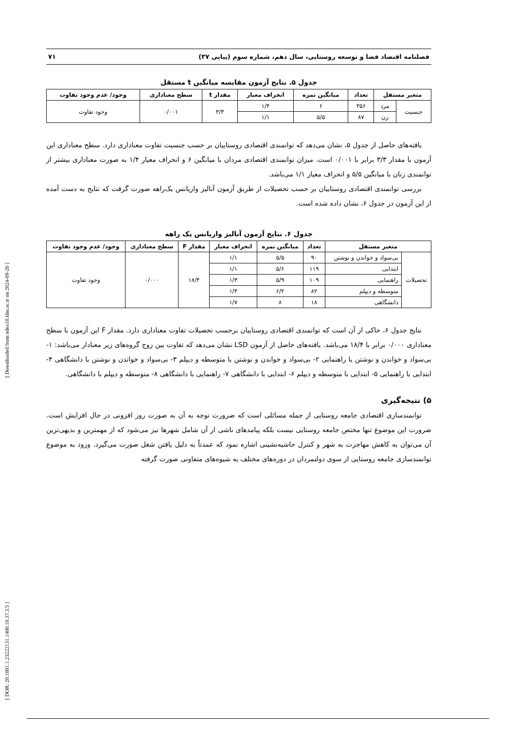فصلنامه اقتصاد فضا و توسعه روستایی، سال دهم، شماره سوم (پیاپی ۳۷) ۷۱
جدول ۵. نتایج آزمون مقایسه میانگین t مستقل
| متغیر مستقل | | تعداد | میانگین نمره | انحراف معیار | مقدار t | سطح معناداری | وجود/ عدم وجود تفاوت |
| --- | --- | --- | --- | --- | --- | --- | --- |
| جنسیت | مرد | ۳۵۶ | ۶ | ۱/۴ | ۳/۳ | ۰/۰۰۱ | وجود تفاوت |
| | زن | ۸۷ | ۵/۵ | ۱/۱ | | | |
یافته‌های حاصل از جدول ۵، نشان می‌دهد که توانمندی اقتصادی روستاییان بر حسب جنسیت تفاوت معناداری دارد. سطح معناداری این آزمون با مقدار ۳/۳ برابر با ۰/۰۰۱ است. میزان توانمندی اقتصادی مردان با میانگین ۶ و انحراف معیار ۱/۴ به صورت معناداری بیشتر از توانمندی زنان با میانگین ۵/۵ و انحراف معیار ۱/۱ می‌باشد.
بررسی توانمندی اقتصادی روستاییان بر حسب تحصیلات از طریق آزمون آنالیز واریانس یک‌راهه صورت گرفت که نتایج به دست آمده از این آزمون در جدول ۶، نشان داده شده است.
جدول ۶. نتایج آزمون آنالیز واریانس یک راهه
| متغیر مستقل | | تعداد | میانگین نمره | انحراف معیار | مقدار F | سطح معناداری | وجود/ عدم وجود تفاوت |
| --- | --- | --- | --- | --- | --- | --- | --- |
| تحصیلات | بی‌سواد و خواندن و نوشتن | ۹۰ | ۵/۵ | ۱/۱ | ۱۸/۴ | ۰/۰۰۰ | وجود تفاوت |
| | ابتدایی | ۱۱۹ | ۵/۶ | ۱/۱ | | | |
| | راهنمایی | ۱۰۹ | ۵/۹ | ۱/۳ | | | |
| | متوسطه و دیپلم | ۸۲ | ۶/۲ | ۱/۴ | | | |
| | دانشگاهی | ۱۸ | ۸ | ۱/۷ | | | |
نتایج جدول ۶، حاکی از آن است که توانمندی اقتصادی روستاییان برحسب تحصیلات تفاوت معناداری دارد. مقدار F این آزمون با سطح معناداری ۰/۰۰۰ برابر با ۱۸/۴ می‌باشد. یافته‌های حاصل از آزمون LSD نشان می‌دهد که تفاوت بین زوج گروه‌های زیر معنادار می‌باشد: ۱- بی‌سواد و خواندن و نوشتن با راهنمایی ۲- بی‌سواد و خواندن و نوشتن با متوسطه و دیپلم ۳- بی‌سواد و خواندن و نوشتن با دانشگاهی ۴- ابتدایی با راهنمایی ۵- ابتدایی با متوسطه و دیپلم ۶- ابتدایی با دانشگاهی ۷- راهنمایی با دانشگاهی ۸- متوسطه و دیپلم با دانشگاهی.
۵) نتیجه‌گیری
توانمندسازی اقتصادی جامعه روستایی از جمله مسائلی است که ضرورت توجه به آن به صورت روز افزونی در حال افزایش است. ضرورت این موضوع تنها مختص جامعه روستایی نیست بلکه پیامدهای ناشی از آن شامل شهرها نیز می‌شود که از مهمترین و بدیهی‌ترین آن می‌توان به کاهش مهاجرت به شهر و کنترل حاشیه‌نشینی اشاره نمود که عمدتاً به دلیل یافتن شغل صورت می‌گیرد. ورود به موضوع توانمندسازی جامعه روستایی از سوی دولتمردان در دوره‌های مختلف به شیوه‌های متفاوتی صورت گرفته
[ DOR: 20.1001.1.23222131.1400.10.37.3.5 ] [ Downloaded from ndea10.khu.ac.ir on 2024-09-20 ]